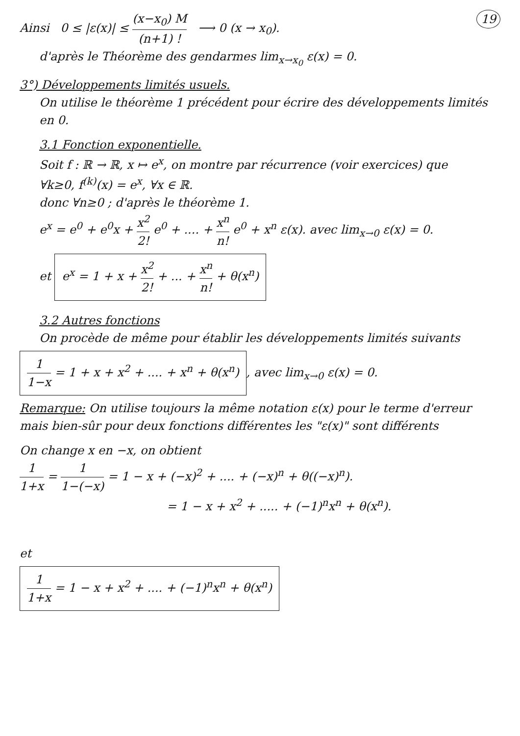19 Ainsi 0 ≤ |ε(x)| ≤ (x−x<sub>0</sub>) M (n+1) ! ⟶ 0 (x → x<sub>0</sub>).
d'après le Théorème des gendarmes lim<sub>x→x<sub>0</sub></sub> ε(x) = 0.
3°) Développements limités usuels.
On utilise le théorème 1 précédent pour écrire des développements limités en 0.
3.1 Fonction exponentielle.
Soit f : ℝ → ℝ, x ↦ e<sup>x</sup>, on montre par récurrence (voir exercices) que
∀k≥0, f<sup>(k)</sup>(x) = e<sup>x</sup>, ∀x ∈ ℝ.
donc ∀n≥0 ; d'après le théorème 1.
e<sup>x</sup> = e<sup>0</sup> + e<sup>0</sup>x + x<sup>2</sup> 2! e<sup>0</sup> + .... + x<sup>n</sup> n! e<sup>0</sup> + x<sup>n</sup> ε(x). avec lim<sub>x→0</sub> ε(x) = 0.
et e<sup>x</sup> = 1 + x + x<sup>2</sup> 2! + ... + x<sup>n</sup> n! + θ(x<sup>n</sup>)
3.2 Autres fonctions
On procède de même pour établir les développements limités suivants
1 1−x = 1 + x + x<sup>2</sup> + .... + x<sup>n</sup> + θ(x<sup>n</sup>), avec lim<sub>x→0</sub> ε(x) = 0.
Remarque: On utilise toujours la même notation ε(x) pour le terme d'erreur mais bien-sûr pour deux fonctions différentes les "ε(x)" sont différents
On change x en −x, on obtient
1 1+x = 1 1−(−x) = 1 − x + (−x)<sup>2</sup> + .... + (−x)<sup>n</sup> + θ((−x)<sup>n</sup>).
= 1 − x + x<sup>2</sup> + ..... + (−1)<sup>n</sup>x<sup>n</sup> + θ(x<sup>n</sup>).
et
1 1+x = 1 − x + x<sup>2</sup> + .... + (−1)<sup>n</sup>x<sup>n</sup> + θ(x<sup>n</sup>)